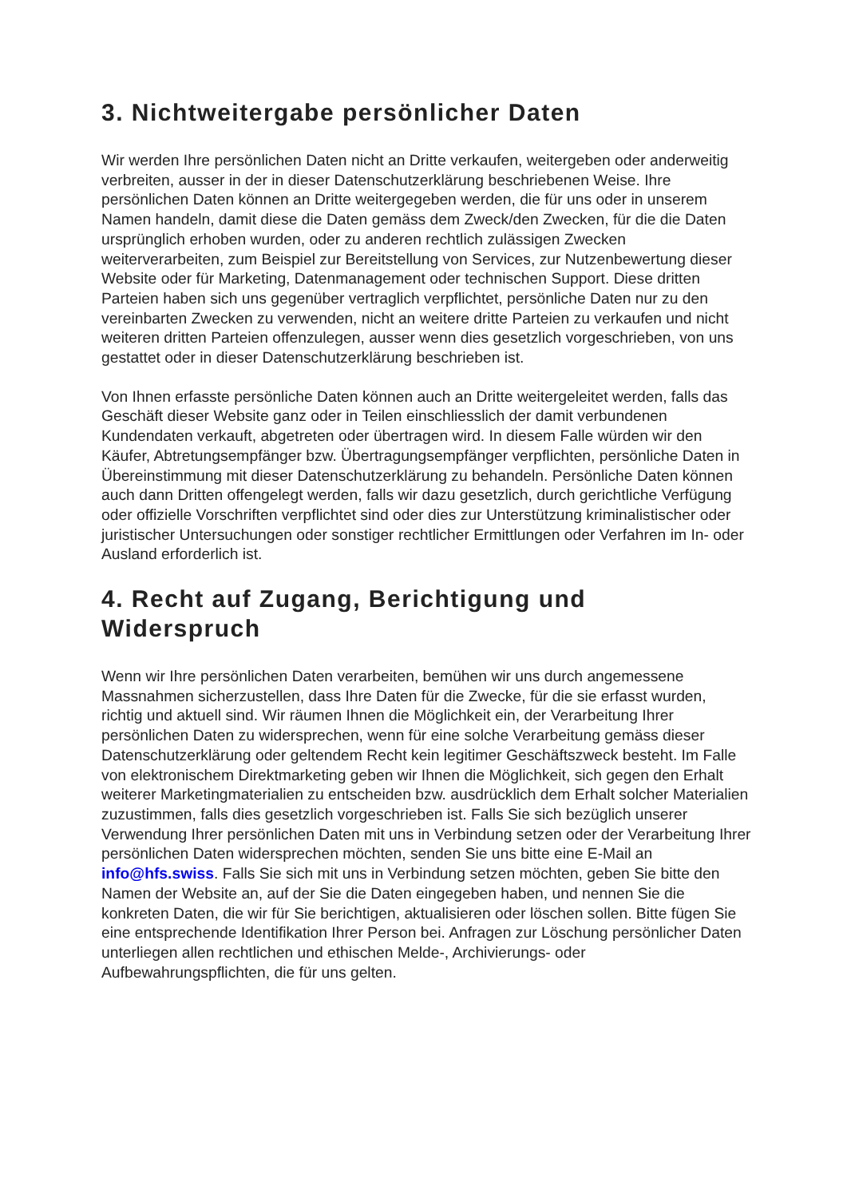3. Nichtweitergabe persönlicher Daten
Wir werden Ihre persönlichen Daten nicht an Dritte verkaufen, weitergeben oder anderweitig verbreiten, ausser in der in dieser Datenschutzerklärung beschriebenen Weise. Ihre persönlichen Daten können an Dritte weitergegeben werden, die für uns oder in unserem Namen handeln, damit diese die Daten gemäss dem Zweck/den Zwecken, für die die Daten ursprünglich erhoben wurden, oder zu anderen rechtlich zulässigen Zwecken weiterverarbeiten, zum Beispiel zur Bereitstellung von Services, zur Nutzenbewertung dieser Website oder für Marketing, Datenmanagement oder technischen Support. Diese dritten Parteien haben sich uns gegenüber vertraglich verpflichtet, persönliche Daten nur zu den vereinbarten Zwecken zu verwenden, nicht an weitere dritte Parteien zu verkaufen und nicht weiteren dritten Parteien offenzulegen, ausser wenn dies gesetzlich vorgeschrieben, von uns gestattet oder in dieser Datenschutzerklärung beschrieben ist.
Von Ihnen erfasste persönliche Daten können auch an Dritte weitergeleitet werden, falls das Geschäft dieser Website ganz oder in Teilen einschliesslich der damit verbundenen Kundendaten verkauft, abgetreten oder übertragen wird. In diesem Falle würden wir den Käufer, Abtretungsempfänger bzw. Übertragungsempfänger verpflichten, persönliche Daten in Übereinstimmung mit dieser Datenschutzerklärung zu behandeln. Persönliche Daten können auch dann Dritten offengelegt werden, falls wir dazu gesetzlich, durch gerichtliche Verfügung oder offizielle Vorschriften verpflichtet sind oder dies zur Unterstützung kriminalistischer oder juristischer Untersuchungen oder sonstiger rechtlicher Ermittlungen oder Verfahren im In- oder Ausland erforderlich ist.
4. Recht auf Zugang, Berichtigung und Widerspruch
Wenn wir Ihre persönlichen Daten verarbeiten, bemühen wir uns durch angemessene Massnahmen sicherzustellen, dass Ihre Daten für die Zwecke, für die sie erfasst wurden, richtig und aktuell sind. Wir räumen Ihnen die Möglichkeit ein, der Verarbeitung Ihrer persönlichen Daten zu widersprechen, wenn für eine solche Verarbeitung gemäss dieser Datenschutzerklärung oder geltendem Recht kein legitimer Geschäftszweck besteht. Im Falle von elektronischem Direktmarketing geben wir Ihnen die Möglichkeit, sich gegen den Erhalt weiterer Marketingmaterialien zu entscheiden bzw. ausdrücklich dem Erhalt solcher Materialien zuzustimmen, falls dies gesetzlich vorgeschrieben ist. Falls Sie sich bezüglich unserer Verwendung Ihrer persönlichen Daten mit uns in Verbindung setzen oder der Verarbeitung Ihrer persönlichen Daten widersprechen möchten, senden Sie uns bitte eine E-Mail an info@hfs.swiss. Falls Sie sich mit uns in Verbindung setzen möchten, geben Sie bitte den Namen der Website an, auf der Sie die Daten eingegeben haben, und nennen Sie die konkreten Daten, die wir für Sie berichtigen, aktualisieren oder löschen sollen. Bitte fügen Sie eine entsprechende Identifikation Ihrer Person bei. Anfragen zur Löschung persönlicher Daten unterliegen allen rechtlichen und ethischen Melde-, Archivierungs- oder Aufbewahrungspflichten, die für uns gelten.